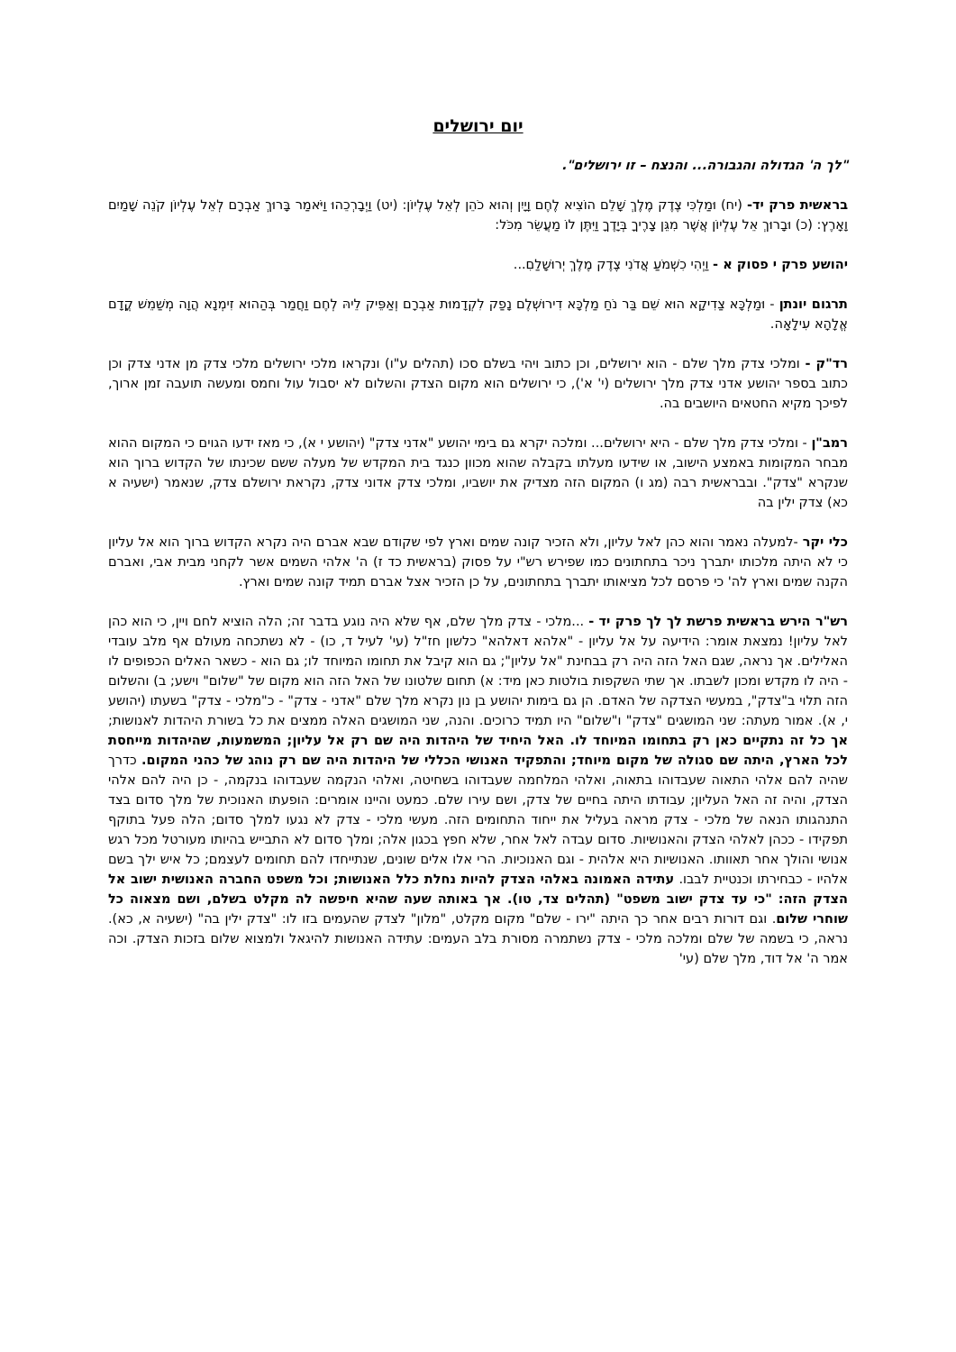יום ירושלים
"לך ה' הגדולה והגבורה... והנצח – זו ירושלים".
בראשית פרק יד- (יח) וּמַלְכִּי צֶדֶק מֶלֶךְ שָׁלֵם הוֹצִיא לֶחֶם וָיָיִן וְהוּא כֹהֵן לְאֵל עֶלְיוֹן: (יט) וַיְבָרְכֵהוּ וַיֹּאמַר בָּרוּךְ אַבְרָם לְאֵל עֶלְיוֹן קֹנֵה שָׁמַיִם וָאָרֶץ: (כ) וּבָרוּךְ אֵל עֶלְיוֹן אֲשֶׁר מִגֵּן צָרֶיךָ בְּיָדֶךָ וַיִּתֶּן לוֹ מַעֲשֵׂר מִכֹּל:
יהושע פרק י פסוק א - וַיְהִי כִשְׁמֹעַ אֲדֹנִי צֶדֶק מֶלֶךְ יְרוּשָׁלַםִ...
תרגום יונתן - וּמַלְכָּא צַדִיקָא הוּא שֵׁם בַּר נֹחַ מַלְכָּא דִירוּשְׁלֶם נָפַק לִקְדָמוּת אַבְרָם וְאַפֵּיק לֵיהּ לְחֶם וַחֲמַר בְּהַהוּא זִימְנָא הֲוָה מְשַׁמֵשׁ קֳדָם אֱלָהָא עִילָאָה.
רד"ק - ומלכי צדק מלך שלם - הוא ירושלים, וכן כתוב ויהי בשלם סכו (תהלים ע"ו) ונקראו מלכי ירושלים מלכי צדק מן אדני צדק וכן כתוב בספר יהושע אדני צדק מלך ירושלים (י' א'), כי ירושלים הוא מקום הצדק והשלום לא יסבול עול וחמס ומעשה תועבה זמן ארוך, לפיכך מקיא החטאים היושבים בה.
רמב"ן - ומלכי צדק מלך שלם - היא ירושלים... ומלכה יקרא גם בימי יהושע "אדני צדק" (יהושע י א), כי מאז ידעו הגוים כי המקום ההוא מבחר המקומות באמצע הישוב, או שידעו מעלתו בקבלה שהוא מכוון כנגד בית המקדש של מעלה ששם שכינתו של הקדוש ברוך הוא שנקרא "צדק". ובבראשית רבה (מג ו) המקום הזה מצדיק את יושביו, ומלכי צדק אדוני צדק, נקראת ירושלם צדק, שנאמר (ישעיה א כא) צדק ילין בה
כלי יקר -למעלה נאמר והוא כהן לאל עליון, ולא הזכיר קונה שמים וארץ לפי שקודם שבא אברם היה נקרא הקדוש ברוך הוא אל עליון כי לא היתה מלכותו יתברך ניכר בתחתונים כמו שפירש רש"י על פסוק (בראשית כד ז) ה' אלהי השמים אשר לקחני מבית אבי, ואברם הקנה שמים וארץ לה' כי פרסם לכל מציאותו יתברך בתחתונים, על כן הזכיר אצל אברם תמיד קונה שמים וארץ.
רש"ר הירש בראשית פרשת לך לך פרק יד - ...מלכי - צדק מלך שלם, אף שלא היה נוגע בדבר זה; הלה הוציא לחם ויין, כי הוא כהן לאל עליון! נמצאת אומר: הידיעה על אל עליון - "אלהא דאלהא" כלשון חז"ל (עי' לעיל ד, כו) - לא נשתכחה מעולם אף מלב עובדי האלילים. אך נראה, שגם האל הזה היה רק בבחינת "אל עליון"; גם הוא קיבל את תחומו המיוחד לו; גם הוא - כשאר האלים הכפופים לו - היה לו מקדש ומכון לשבתו. אך שתי השקפות בולטות כאן מיד: א) תחום שלטונו של האל הזה הוא מקום של "שלום" וישע; ב) והשלום הזה תלוי ב"צדק", במעשי הצדקה של האדם. הן גם בימות יהושע בן נון נקרא מלך שלם "אדני - צדק" - כ"מלכי - צדק" בשעתו (יהושע י, א). אמור מעתה: שני המושגים "צדק" ו"שלום" היו תמיד כרוכים. והנה, שני המושגים האלה ממצים את כל בשורת היהדות לאנושות; אך כל זה נתקיים כאן רק בתחומו המיוחד לו. האל היחיד של היהדות היה שם רק אל עליון; המשמעות, שהיהדות מייחסת לכל הארץ, היתה שם סגולה של מקום מיוחד; והתפקיד האנושי הכללי של היהדות היה שם רק נוהג של כהני המקום. כדרך שהיה להם אלהי התאוה שעבדוהו בתאוה, ואלהי המלחמה שעבדוהו בשחיטה, ואלהי הנקמה שעבדוהו בנקמה, - כן היה להם אלהי הצדק, והיה זה האל העליון; עבודתו היתה בחיים של צדק, ושם עירו שלם. כמעט והיינו אומרים: הופעתו האנוכית של מלך סדום בצד התנהגותו הנאה של מלכי - צדק מראה בעליל את ייחוד התחומים הזה. מעשי מלכי - צדק לא נגעו למלך סדום; הלה פעל בתוקף תפקידו - ככהן לאלהי הצדק והאנושיות. סדום עבדה לאל אחר, שלא חפץ בכגון אלה; ומלך סדום לא התבייש בהיותו מעורטל מכל רגש אנושי והולך אחר תאוותו. האנושיות היא אלהית - וגם האנוכיות. הרי אלו אלים שונים, שנתייחדו להם תחומים לעצמם; כל איש ילך בשם אלהיו - כבחירתו וכנטיית לבבו. עתידה האמונה באלהי הצדק להיות נחלת כלל האנושות; וכל משפט החברה האנושית ישוב אל הצדק הזה: "כי עד צדק ישוב משפט" (תהלים צד, טו). אך באותה שעה שהיא חיפשה לה מקלט בשלם, ושם מצאוה כל שוחרי שלום. וגם דורות רבים אחר כך היתה "ירו - שלם" מקום מקלט, "מלון" לצדק שהעמים בזו לו: "צדק ילין בה" (ישעיה א, כא). נראה, כי בשמה של שלם ומלכה מלכי - צדק נשתמרה מסורת בלב העמים: עתידה האנושות להיגאל ולמצוא שלום בזכות הצדק. וכה אמר ה' אל דוד, מלך שלם (עי'